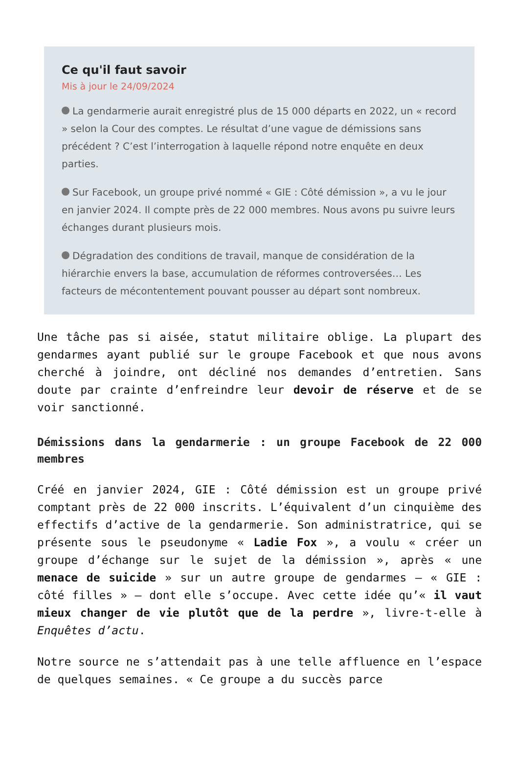Ce qu'il faut savoir
Mis à jour le 24/09/2024
La gendarmerie aurait enregistré plus de 15 000 départs en 2022, un « record » selon la Cour des comptes. Le résultat d’une vague de démissions sans précédent ? C’est l’interrogation à laquelle répond notre enquête en deux parties.
Sur Facebook, un groupe privé nommé « GIE : Côté démission », a vu le jour en janvier 2024. Il compte près de 22 000 membres. Nous avons pu suivre leurs échanges durant plusieurs mois.
Dégradation des conditions de travail, manque de considération de la hiérarchie envers la base, accumulation de réformes controversées… Les facteurs de mécontentement pouvant pousser au départ sont nombreux.
Une tâche pas si aisée, statut militaire oblige. La plupart des gendarmes ayant publié sur le groupe Facebook et que nous avons cherché à joindre, ont décliné nos demandes d’entretien. Sans doute par crainte d’enfreindre leur devoir de réserve et de se voir sanctionné.
Démissions dans la gendarmerie : un groupe Facebook de 22 000 membres
Créé en janvier 2024, GIE : Côté démission est un groupe privé comptant près de 22 000 inscrits. L’équivalent d’un cinquième des effectifs d’active de la gendarmerie. Son administratrice, qui se présente sous le pseudonyme « Ladie Fox », a voulu « créer un groupe d’échange sur le sujet de la démission », après « une menace de suicide » sur un autre groupe de gendarmes – « GIE : côté filles » – dont elle s’occupe. Avec cette idée qu’« il vaut mieux changer de vie plutôt que de la perdre », livre-t-elle à Enquêtes d’actu.
Notre source ne s’attendait pas à une telle affluence en l’espace de quelques semaines. « Ce groupe a du succès parce